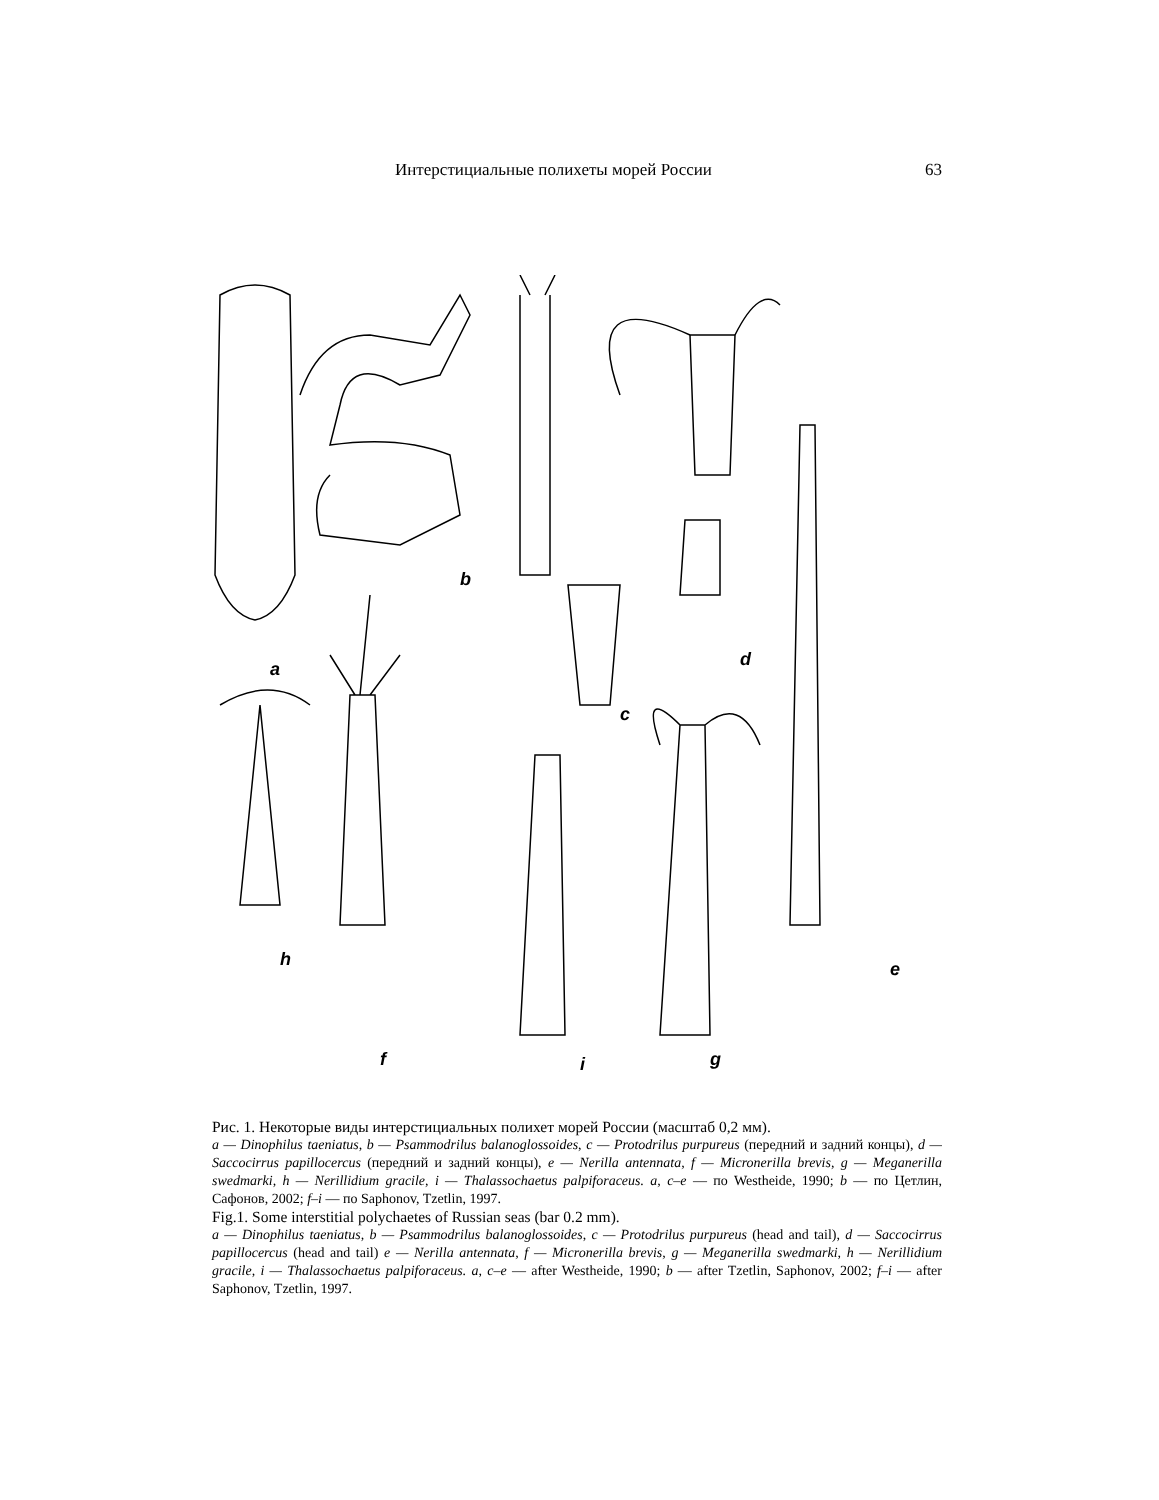Интерстициальные полихеты морей России 63
a
b
c
d
e
f
g
h
i
Рис. 1. Некоторые виды интерстициальных полихет морей России (масштаб 0,2 мм).
a — Dinophilus taeniatus, b — Psammodrilus balanoglossoides, c — Protodrilus purpureus (передний и задний концы), d — Saccocirrus papillocercus (передний и задний концы), e — Nerilla antennata, f — Micronerilla brevis, g — Meganerilla swedmarki, h — Nerillidium gracile, i — Thalassochaetus palpiforaceus. a, c–e — по Westheide, 1990; b — по Цетлин, Сафонов, 2002; f–i — по Saphonov, Tzetlin, 1997.
Fig.1. Some interstitial polychaetes of Russian seas (bar 0.2 mm).
a — Dinophilus taeniatus, b — Psammodrilus balanoglossoides, c — Protodrilus purpureus (head and tail), d — Saccocirrus papillocercus (head and tail) e — Nerilla antennata, f — Micronerilla brevis, g — Meganerilla swedmarki, h — Nerillidium gracile, i — Thalassochaetus palpiforaceus. a, c–e — after Westheide, 1990; b — after Tzetlin, Saphonov, 2002; f–i — after Saphonov, Tzetlin, 1997.